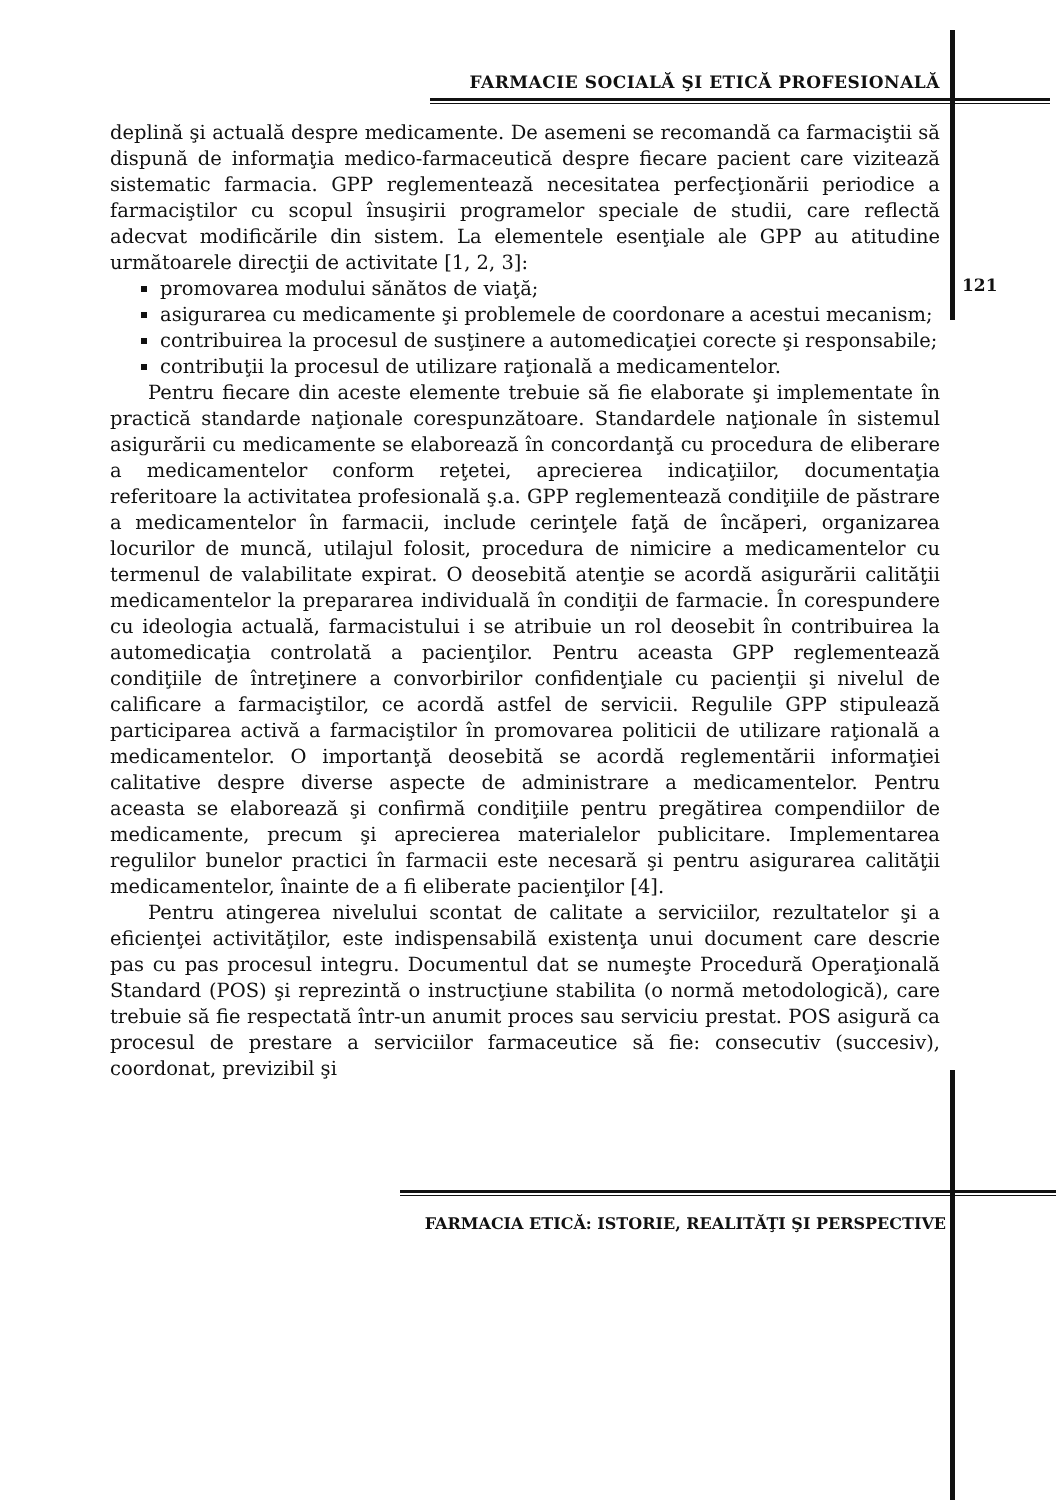FARMACIE SOCIALĂ ŞI ETICĂ PROFESIONALĂ
121
deplină şi actuală despre medicamente. De asemeni se recomandă ca farmaciştii să dispună de informaţia medico-farmaceutică despre fiecare pacient care vizitează sistematic farmacia. GPP reglementează necesitatea perfecţionării periodice a farmaciştilor cu scopul însuşirii programelor speciale de studii, care reflectă adecvat modificările din sistem. La elementele esenţiale ale GPP au atitudine următoarele direcţii de activitate [1, 2, 3]:
promovarea modului sănătos de viaţă;
asigurarea cu medicamente şi problemele de coordonare a acestui mecanism;
contribuirea la procesul de susţinere a automedicaţiei corecte şi responsabile;
contribuţii la procesul de utilizare raţională a medicamentelor.
Pentru fiecare din aceste elemente trebuie să fie elaborate şi implementate în practică standarde naţionale corespunzătoare. Standardele naţionale în sistemul asigurării cu medicamente se elaborează în concordanţă cu procedura de eliberare a medicamentelor conform reţetei, aprecierea indicaţiilor, documentaţia referitoare la activitatea profesională ş.a. GPP reglementează condiţiile de păstrare a medicamentelor în farmacii, include cerinţele faţă de încăperi, organizarea locurilor de muncă, utilajul folosit, procedura de nimicire a medicamentelor cu termenul de valabilitate expirat. O deosebită atenţie se acordă asigurării calităţii medicamentelor la prepararea individuală în condiţii de farmacie. În corespundere cu ideologia actuală, farmacistului i se atribuie un rol deosebit în contribuirea la automedicaţia controlată a pacienţilor. Pentru aceasta GPP reglementează condiţiile de întreţinere a convorbirilor confidenţiale cu pacienţii şi nivelul de calificare a farmaciştilor, ce acordă astfel de servicii. Regulile GPP stipulează participarea activă a farmaciştilor în promovarea politicii de utilizare raţională a medicamentelor. O importanţă deosebită se acordă reglementării informaţiei calitative despre diverse aspecte de administrare a medicamentelor. Pentru aceasta se elaborează şi confirmă condiţiile pentru pregătirea compendiilor de medicamente, precum şi aprecierea materialelor publicitare. Implementarea regulilor bunelor practici în farmacii este necesară şi pentru asigurarea calităţii medicamentelor, înainte de a fi eliberate pacienţilor [4].
Pentru atingerea nivelului scontat de calitate a serviciilor, rezultatelor şi a eficienţei activităţilor, este indispensabilă existenţa unui document care descrie pas cu pas procesul integru. Documentul dat se numeşte Procedură Operaţională Standard (POS) şi reprezintă o instrucţiune stabilita (o normă metodologică), care trebuie să fie respectată într-un anumit proces sau serviciu prestat. POS asigură ca procesul de prestare a serviciilor farmaceutice să fie: consecutiv (succesiv), coordonat, previzibil şi
FARMACIA ETICĂ: ISTORIE, REALITĂŢI ŞI PERSPECTIVE